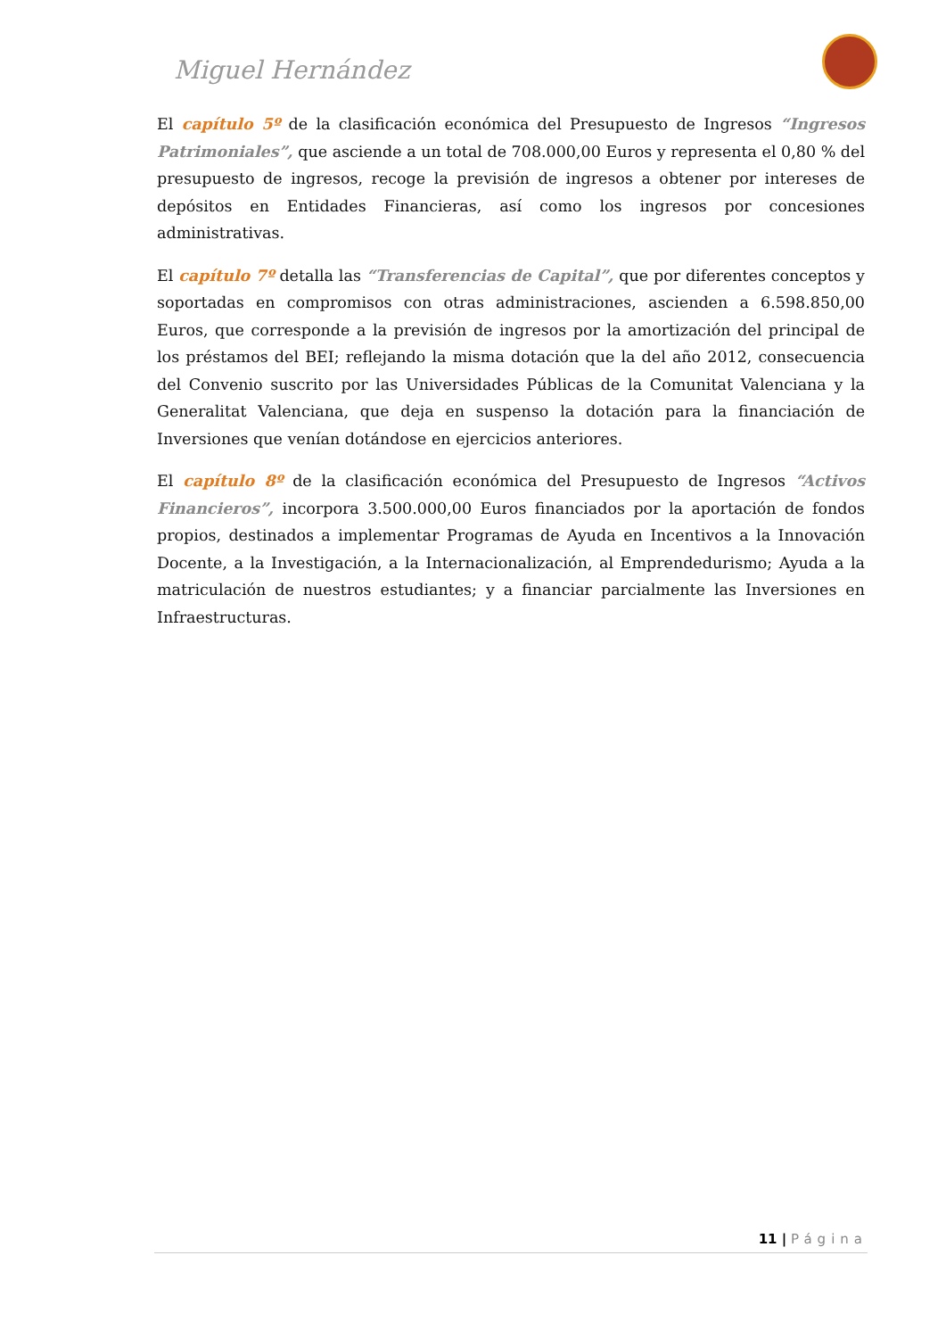Miguel Hernández
El capítulo 5º de la clasificación económica del Presupuesto de Ingresos “Ingresos Patrimoniales”, que asciende a un total de 708.000,00 Euros y representa el 0,80 % del presupuesto de ingresos, recoge la previsión de ingresos a obtener por intereses de depósitos en Entidades Financieras, así como los ingresos por concesiones administrativas.
El capítulo 7º detalla las “Transferencias de Capital”, que por diferentes conceptos y soportadas en compromisos con otras administraciones, ascienden a 6.598.850,00 Euros, que corresponde a la previsión de ingresos por la amortización del principal de los préstamos del BEI; reflejando la misma dotación que la del año 2012, consecuencia del Convenio suscrito por las Universidades Públicas de la Comunitat Valenciana y la Generalitat Valenciana, que deja en suspenso la dotación para la financiación de Inversiones que venían dotándose en ejercicios anteriores.
El capítulo 8º de la clasificación económica del Presupuesto de Ingresos “Activos Financieros”, incorpora 3.500.000,00 Euros financiados por la aportación de fondos propios, destinados a implementar Programas de Ayuda en Incentivos a la Innovación Docente, a la Investigación, a la Internacionalización, al Emprendedurismo; Ayuda a la matriculación de nuestros estudiantes; y a financiar parcialmente las Inversiones en Infraestructuras.
11 | Página